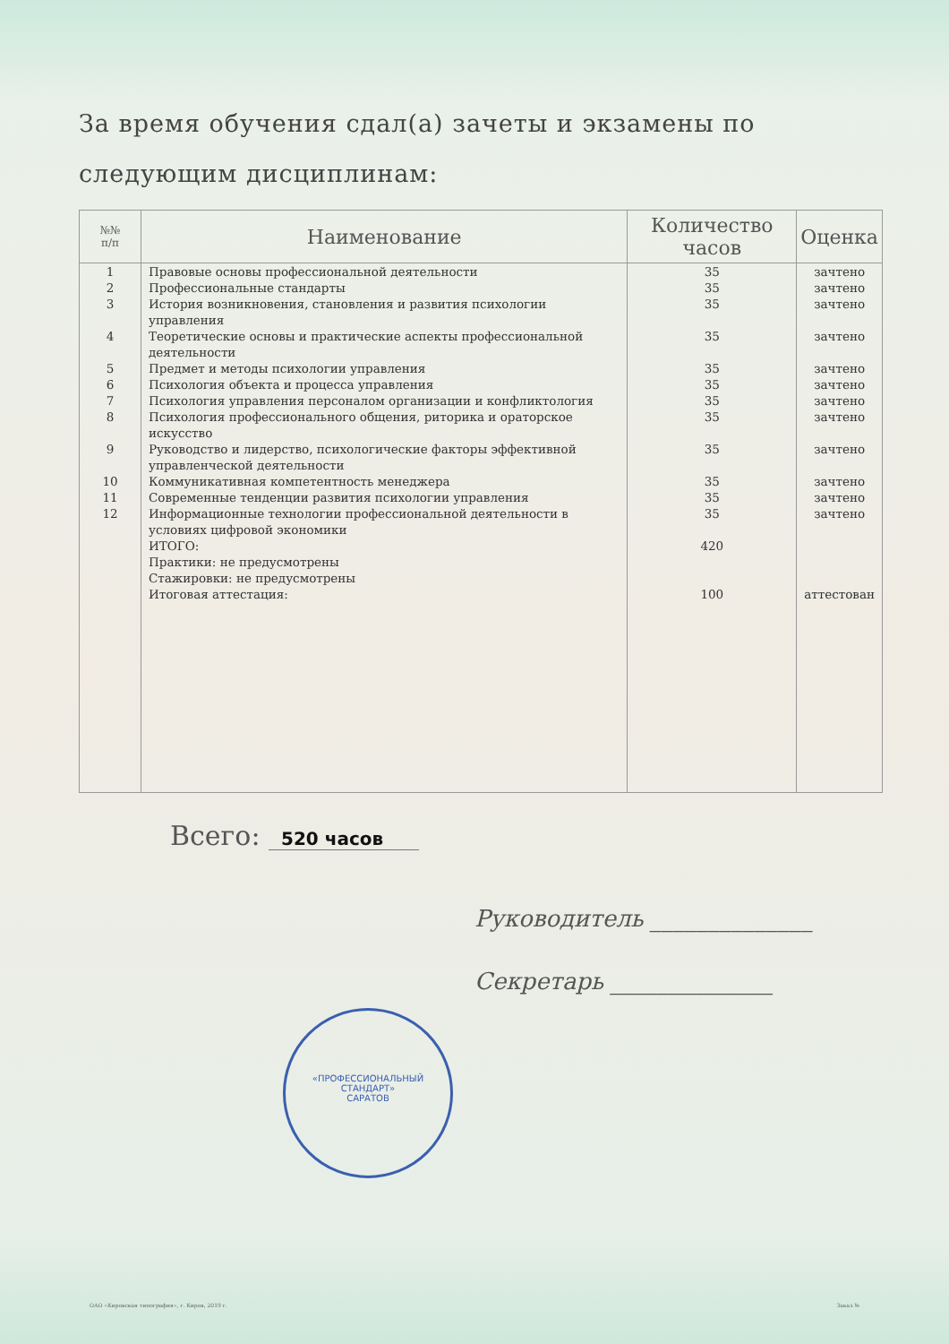За время обучения сдал(а) зачеты и экзамены по следующим дисциплинам:
| №№ п/п | Наименование | Количество часов | Оценка |
| --- | --- | --- | --- |
| 1 | Правовые основы профессиональной деятельности | 35 | зачтено |
| 2 | Профессиональные стандарты | 35 | зачтено |
| 3 | История возникновения, становления и развития психологии управления | 35 | зачтено |
| 4 | Теоретические основы и практические аспекты профессиональной деятельности | 35 | зачтено |
| 5 | Предмет и методы психологии управления | 35 | зачтено |
| 6 | Психология объекта и процесса управления | 35 | зачтено |
| 7 | Психология управления персоналом организации и конфликтология | 35 | зачтено |
| 8 | Психология профессионального общения, риторика и ораторское искусство | 35 | зачтено |
| 9 | Руководство и лидерство, психологические факторы эффективной управленческой деятельности | 35 | зачтено |
| 10 | Коммуникативная компетентность менеджера | 35 | зачтено |
| 11 | Современные тенденции развития психологии управления | 35 | зачтено |
| 12 | Информационные технологии профессиональной деятельности в условиях цифровой экономики | 35 | зачтено |
| | ИТОГО: | 420 | |
| | Практики: не предусмотрены | | |
| | Стажировки: не предусмотрены | | |
| | Итоговая аттестация: | 100 | аттестован |
Всего: 520 часов
Руководитель ______________
Секретарь ______________
«ПРОФЕССИОНАЛЬНЫЙ СТАНДАРТ»
САРАТОВ
ОАО «Кировская типография», г. Киров, 2019 г. Заказ №